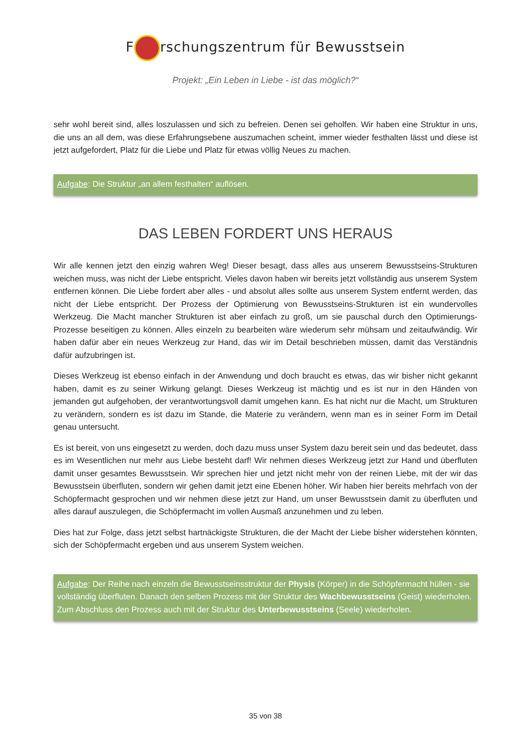F rschungszentrum für Bewusstsein
Projekt: „Ein Leben in Liebe - ist das möglich?“
sehr wohl bereit sind, alles loszulassen und sich zu befreien. Denen sei geholfen. Wir haben eine Struktur in uns, die uns an all dem, was diese Erfahrungsebene auszumachen scheint, immer wieder festhalten lässt und diese ist jetzt aufgefordert, Platz für die Liebe und Platz für etwas völlig Neues zu machen.
Aufgabe: Die Struktur „an allem festhalten“ auflösen.
DAS LEBEN FORDERT UNS HERAUS
Wir alle kennen jetzt den einzig wahren Weg! Dieser besagt, dass alles aus unserem Bewusstseins-Strukturen weichen muss, was nicht der Liebe entspricht. Vieles davon haben wir bereits jetzt vollständig aus unserem System entfernen können. Die Liebe fordert aber alles - und absolut alles sollte aus unserem System entfernt werden, das nicht der Liebe entspricht. Der Prozess der Optimierung von Bewusstseins-Strukturen ist ein wundervolles Werkzeug. Die Macht mancher Strukturen ist aber einfach zu groß, um sie pauschal durch den Optimierungs-Prozesse beseitigen zu können. Alles einzeln zu bearbeiten wäre wiederum sehr mühsam und zeitaufwändig. Wir haben dafür aber ein neues Werkzeug zur Hand, das wir im Detail beschrieben müssen, damit das Verständnis dafür aufzubringen ist.
Dieses Werkzeug ist ebenso einfach in der Anwendung und doch braucht es etwas, das wir bisher nicht gekannt haben, damit es zu seiner Wirkung gelangt. Dieses Werkzeug ist mächtig und es ist nur in den Händen von jemanden gut aufgehoben, der verantwortungsvoll damit umgehen kann. Es hat nicht nur die Macht, um Strukturen zu verändern, sondern es ist dazu im Stande, die Materie zu verändern, wenn man es in seiner Form im Detail genau untersucht.
Es ist bereit, von uns eingesetzt zu werden, doch dazu muss unser System dazu bereit sein und das bedeutet, dass es im Wesentlichen nur mehr aus Liebe besteht darf! Wir nehmen dieses Werkzeug jetzt zur Hand und überfluten damit unser gesamtes Bewusstsein. Wir sprechen hier und jetzt nicht mehr von der reinen Liebe, mit der wir das Bewusstsein überfluten, sondern wir gehen damit jetzt eine Ebenen höher. Wir haben hier bereits mehrfach von der Schöpfermacht gesprochen und wir nehmen diese jetzt zur Hand, um unser Bewusstsein damit zu überfluten und alles darauf auszulegen, die Schöpfermacht im vollen Ausmaß anzunehmen und zu leben.
Dies hat zur Folge, dass jetzt selbst hartnäckigste Strukturen, die der Macht der Liebe bisher widerstehen könnten, sich der Schöpfermacht ergeben und aus unserem System weichen.
Aufgabe: Der Reihe nach einzeln die Bewusstseinsstruktur der Physis (Körper) in die Schöpfermacht hüllen - sie vollständig überfluten. Danach den selben Prozess mit der Struktur des Wachbewusstseins (Geist) wiederholen. Zum Abschluss den Prozess auch mit der Struktur des Unterbewusstseins (Seele) wiederholen.
35 von 38